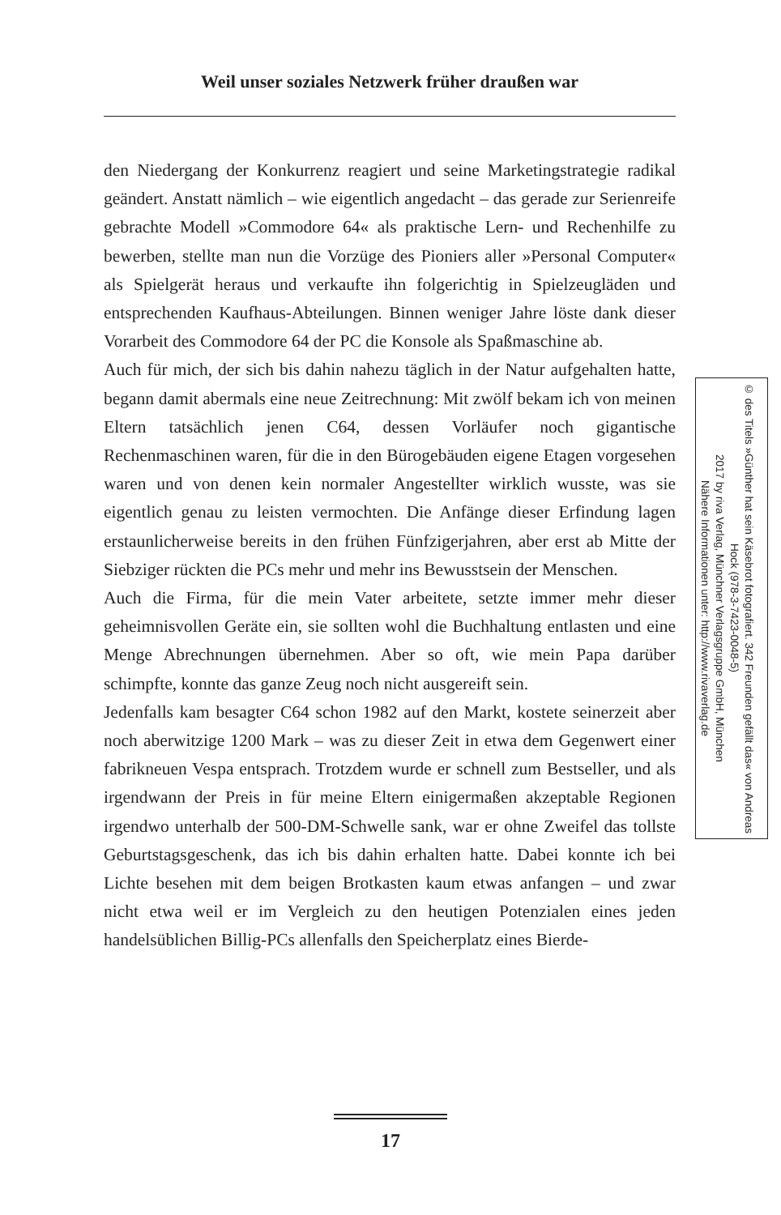Weil unser soziales Netzwerk früher draußen war
den Niedergang der Konkurrenz reagiert und seine Marketingstrategie radikal geändert. Anstatt nämlich – wie eigentlich angedacht – das gerade zur Serienreife gebrachte Modell »Commodore 64« als praktische Lern- und Rechenhilfe zu bewerben, stellte man nun die Vorzüge des Pioniers aller »Personal Computer« als Spielgerät heraus und verkaufte ihn folgerichtig in Spielzeugläden und entsprechenden Kaufhaus-Abteilungen. Binnen weniger Jahre löste dank dieser Vorarbeit des Commodore 64 der PC die Konsole als Spaßmaschine ab.
Auch für mich, der sich bis dahin nahezu täglich in der Natur aufgehalten hatte, begann damit abermals eine neue Zeitrechnung: Mit zwölf bekam ich von meinen Eltern tatsächlich jenen C64, dessen Vorläufer noch gigantische Rechenmaschinen waren, für die in den Bürogebäuden eigene Etagen vorgesehen waren und von denen kein normaler Angestellter wirklich wusste, was sie eigentlich genau zu leisten vermochten. Die Anfänge dieser Erfindung lagen erstaunlicherweise bereits in den frühen Fünfzigerjahren, aber erst ab Mitte der Siebziger rückten die PCs mehr und mehr ins Bewusstsein der Menschen.
Auch die Firma, für die mein Vater arbeitete, setzte immer mehr dieser geheimnisvollen Geräte ein, sie sollten wohl die Buchhaltung entlasten und eine Menge Abrechnungen übernehmen. Aber so oft, wie mein Papa darüber schimpfte, konnte das ganze Zeug noch nicht ausgereift sein.
Jedenfalls kam besagter C64 schon 1982 auf den Markt, kostete seinerzeit aber noch aberwitzige 1200 Mark – was zu dieser Zeit in etwa dem Gegenwert einer fabrikneuen Vespa entsprach. Trotzdem wurde er schnell zum Bestseller, und als irgendwann der Preis in für meine Eltern einigermaßen akzeptable Regionen irgendwo unterhalb der 500-DM-Schwelle sank, war er ohne Zweifel das tollste Geburtstagsgeschenk, das ich bis dahin erhalten hatte. Dabei konnte ich bei Lichte besehen mit dem beigen Brotkasten kaum etwas anfangen – und zwar nicht etwa weil er im Vergleich zu den heutigen Potenzialen eines jeden handelsüblichen Billig-PCs allenfalls den Speicherplatz eines Bierde-
© des Titels »Günther hat sein Käsebrot fotografiert. 342 Freunden gefällt das« von Andreas Hock (978-3-7423-0048-5)
2017 by riva Verlag, Münchner Verlagsgruppe GmbH, München
Nähere Informationen unter: http://www.rivaverlag.de
17